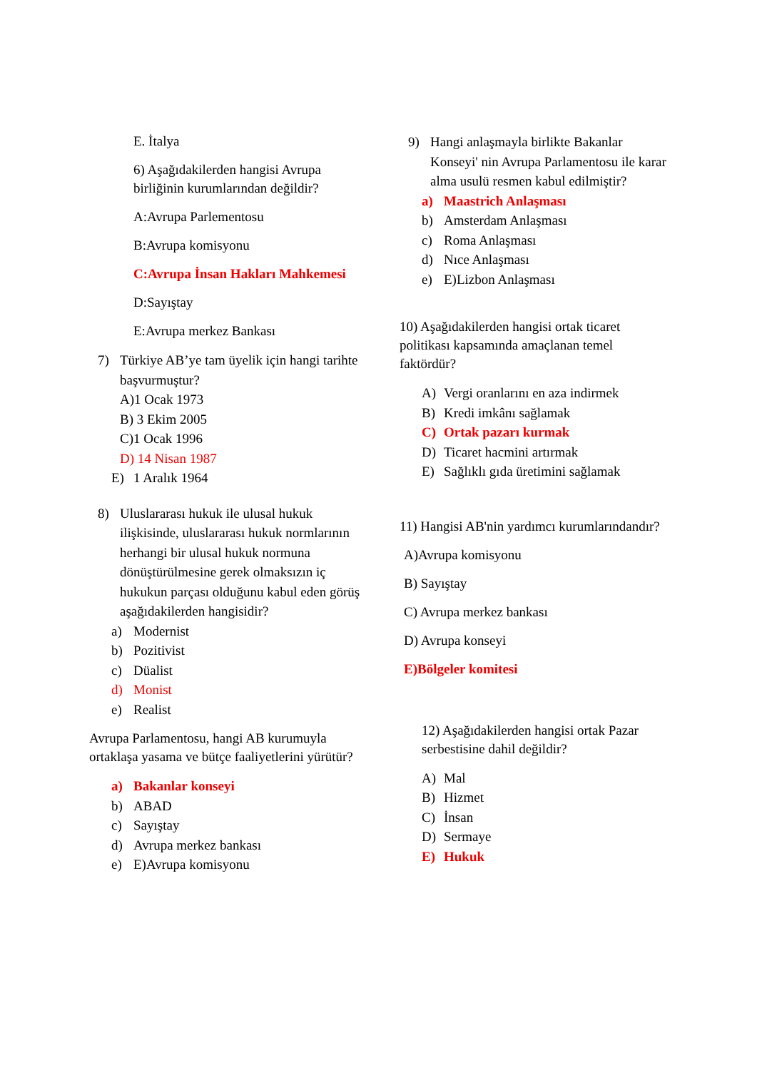E. İtalya
6) Aşağıdakilerden hangisi Avrupa birliğinin kurumlarından değildir?
A:Avrupa Parlementosu
B:Avrupa komisyonu
C:Avrupa İnsan Hakları Mahkemesi
D:Sayıştay
E:Avrupa merkez Bankası
7) Türkiye AB’ye tam üyelik için hangi tarihte başvurmuştur?
A)1 Ocak 1973
B) 3 Ekim 2005
C)1 Ocak 1996
D) 14 Nisan 1987
E) 1 Aralık 1964
8) Uluslararası hukuk ile ulusal hukuk ilişkisinde, uluslararası hukuk normlarının herhangi bir ulusal hukuk normuna dönüştürülmesine gerek olmaksızın iç hukukun parçası olduğunu kabul eden görüş aşağıdakilerden hangisidir?
a) Modernist
b) Pozitivist
c) Düalist
d) Monist
e) Realist
Avrupa Parlamentosu, hangi AB kurumuyla ortaklaşa yasama ve bütçe faaliyetlerini yürütür?
a) Bakanlar konseyi
b) ABAD
c) Sayıştay
d) Avrupa merkez bankası
e) E)Avrupa komisyonu
9) Hangi anlaşmayla birlikte Bakanlar Konseyi' nin Avrupa Parlamentosu ile karar alma usulü resmen kabul edilmiştir?
a) Maastrich Anlaşması
b) Amsterdam Anlaşması
c) Roma Anlaşması
d) Nıce Anlaşması
e) E)Lizbon Anlaşması
10) Aşağıdakilerden hangisi ortak ticaret politikası kapsamında amaçlanan temel faktördür?
A) Vergi oranlarını en aza indirmek
B) Kredi imkânı sağlamak
C) Ortak pazarı kurmak
D) Ticaret hacmini artırmak
E) Sağlıklı gıda üretimini sağlamak
11) Hangisi AB'nin yardımcı kurumlarındandır?
A)Avrupa komisyonu
B) Sayıştay
C) Avrupa merkez bankası
D) Avrupa konseyi
E)Bölgeler komitesi
12) Aşağıdakilerden hangisi ortak Pazar serbestisine dahil değildir?
A) Mal
B) Hizmet
C) İnsan
D) Sermaye
E) Hukuk